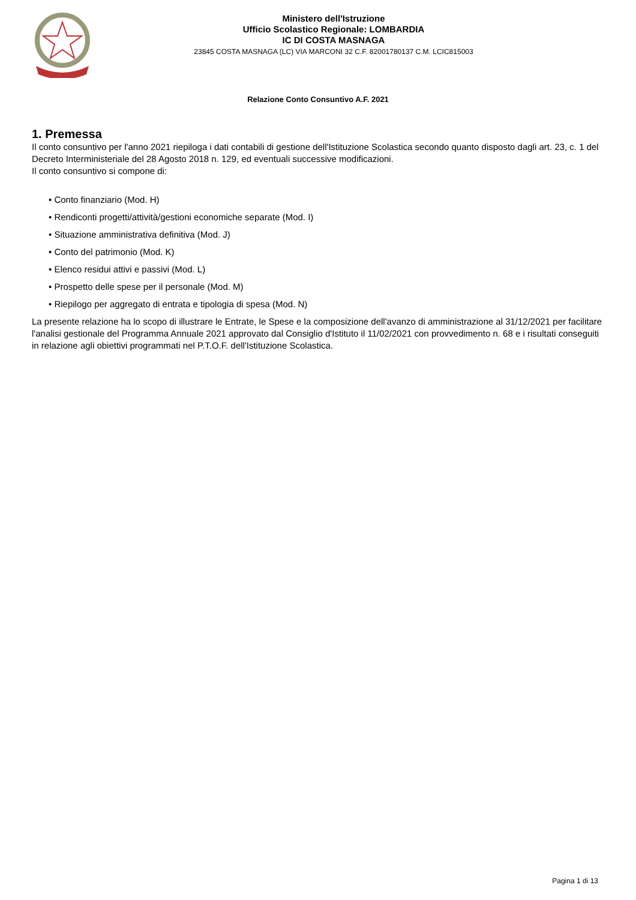Ministero dell'Istruzione
Ufficio Scolastico Regionale: LOMBARDIA
IC DI COSTA MASNAGA
23845 COSTA MASNAGA (LC) VIA MARCONI 32 C.F. 82001780137 C.M. LCIC815003
Relazione Conto Consuntivo A.F. 2021
1. Premessa
Il conto consuntivo per l'anno 2021 riepiloga i dati contabili di gestione dell'Istituzione Scolastica secondo quanto disposto dagli art. 23, c. 1 del Decreto Interministeriale del 28 Agosto 2018 n. 129, ed eventuali successive modificazioni.
Il conto consuntivo si compone di:
• Conto finanziario (Mod. H)
• Rendiconti progetti/attività/gestioni economiche separate (Mod. I)
• Situazione amministrativa definitiva (Mod. J)
• Conto del patrimonio (Mod. K)
• Elenco residui attivi e passivi (Mod. L)
• Prospetto delle spese per il personale (Mod. M)
• Riepilogo per aggregato di entrata e tipologia di spesa (Mod. N)
La presente relazione ha lo scopo di illustrare le Entrate, le Spese e la composizione dell'avanzo di amministrazione al 31/12/2021 per facilitare l'analisi gestionale del Programma Annuale 2021 approvato dal Consiglio d'Istituto il 11/02/2021 con provvedimento n. 68 e i risultati conseguiti in relazione agli obiettivi programmati nel P.T.O.F. dell'Istituzione Scolastica.
Pagina 1 di 13